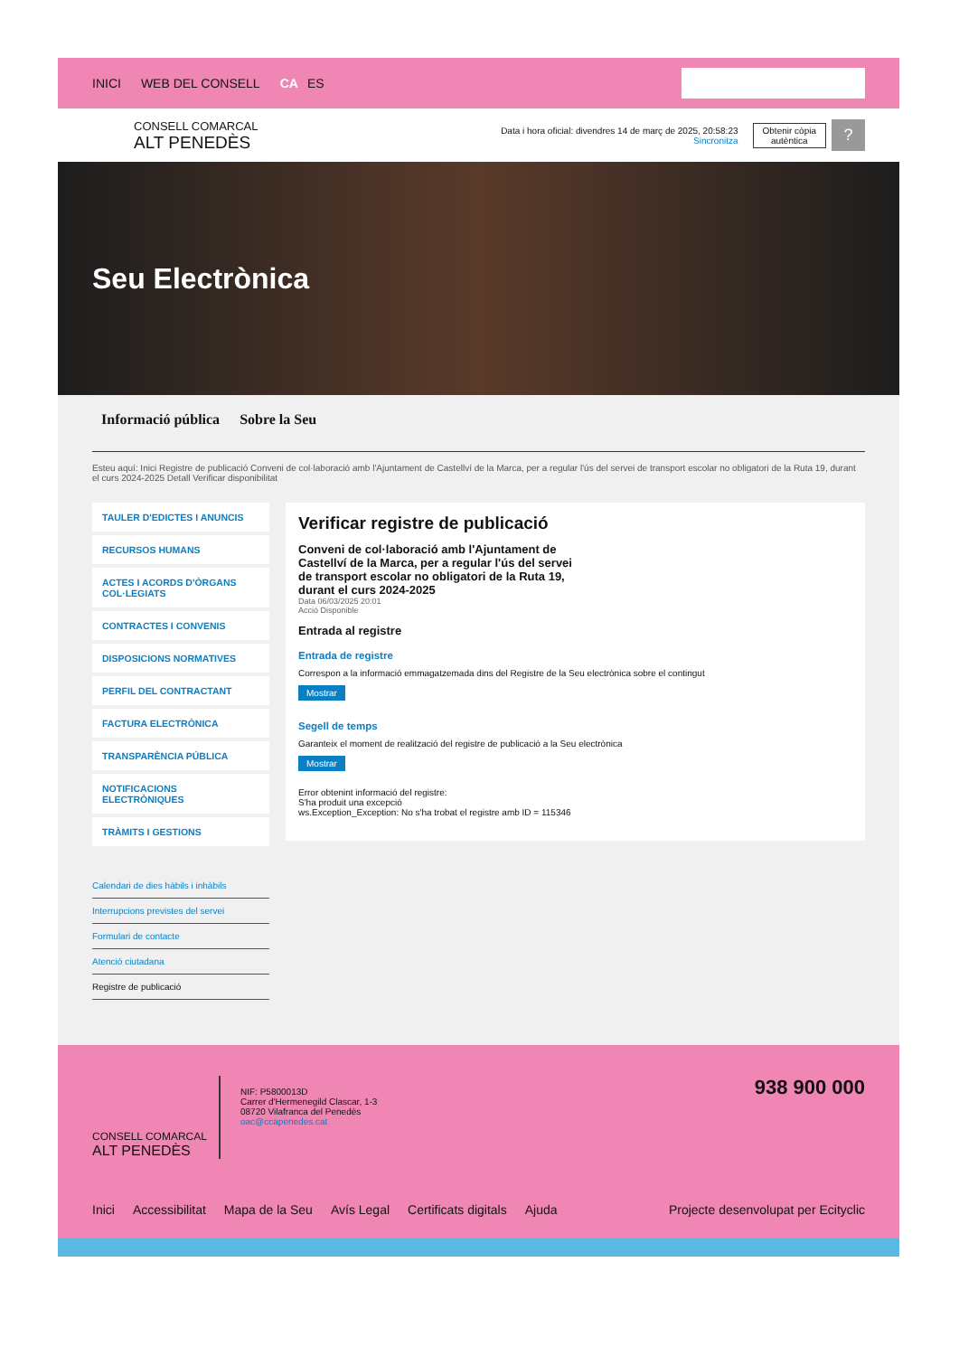INICI WEB DEL CONSELL CA ES
CONSELL COMARCAL
ALT PENEDÈS
Data i hora oficial: divendres 14 de març de 2025, 20:58:23
Sincronitza
Obtenir còpia
autèntica
?
Seu Electrònica
Informació pública Sobre la Seu
Esteu aquí: Inici Registre de publicació Conveni de col·laboració amb l'Ajuntament de Castellví de la Marca, per a regular l'ús del servei de transport escolar no obligatori de la Ruta 19, durant el curs 2024-2025 Detall Verificar disponibilitat
TAULER D'EDICTES I ANUNCIS
RECURSOS HUMANS
ACTES I ACORDS D'ÒRGANS COL·LEGIATS
CONTRACTES I CONVENIS
DISPOSICIONS NORMATIVES
PERFIL DEL CONTRACTANT
FACTURA ELECTRÒNICA
TRANSPARÈNCIA PÚBLICA
NOTIFICACIONS ELECTRÒNIQUES
TRÀMITS I GESTIONS
Calendari de dies hàbils i inhàbils
Interrupcions previstes del servei
Formulari de contacte
Atenció ciutadana
Registre de publicació
Verificar registre de publicació
Conveni de col·laboració amb l'Ajuntament de Castellví de la Marca, per a regular l'ús del servei de transport escolar no obligatori de la Ruta 19, durant el curs 2024-2025
Data 06/03/2025 20:01
Acció Disponible
Entrada al registre
Entrada de registre
Correspon a la informació emmagatzemada dins del Registre de la Seu electrònica sobre el contingut
Mostrar
Segell de temps
Garanteix el moment de realització del registre de publicació a la Seu electrònica
Mostrar
Error obtenint informació del registre:
S'ha produit una excepció
ws.Exception_Exception: No s'ha trobat el registre amb ID = 115346
CONSELL COMARCAL
ALT PENEDÈS
NIF: P5800013D
Carrer d'Hermenegild Clascar, 1-3
08720 Vilafranca del Penedès
oac@ccapenedes.cat
938 900 000
Inici Accessibilitat Mapa de la Seu Avís Legal Certificats digitals Ajuda Projecte desenvolupat per Ecityclic